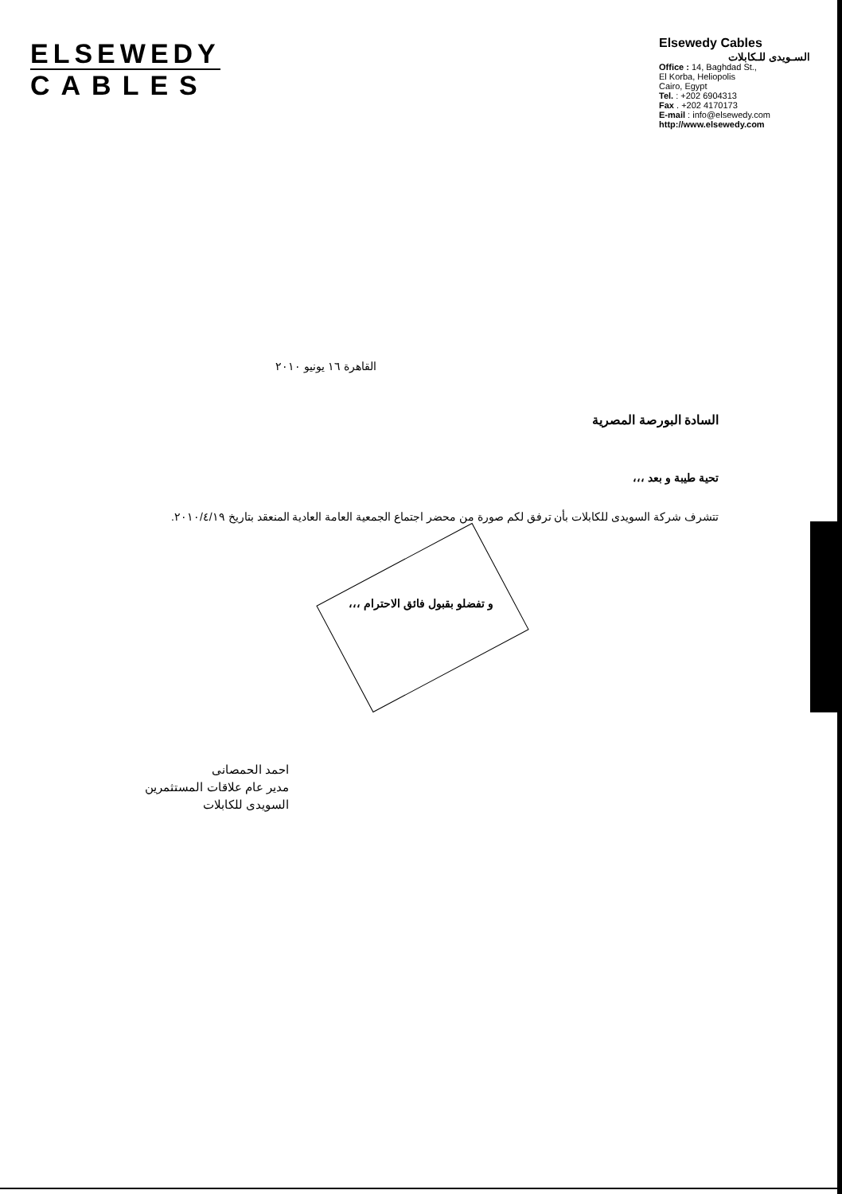ELSEWEDY
CABLES
Elsewedy Cables
السـويدى للـكابلات
Office : 14, Baghdad St.,
El Korba, Heliopolis
Cairo, Egypt
Tel. : +202 6904313
Fax . +202 4170173
E-mail : info@elsewedy.com
http://www.elsewedy.com
القاهرة ١٦ يونيو ٢٠١٠
السادة البورصة المصرية
تحية طيبة و بعد ،،،
تتشرف شركة السويدى للكابلات بأن ترفق لكم صورة من محضر اجتماع الجمعية العامة العادية المنعقد بتاريخ ٢٠١٠/٤/١٩.
و تفضلو بقبول فائق الاحترام ،،،
احمد الحمصانى
مدير عام علاقات المستثمرين
السويدى للكابلات